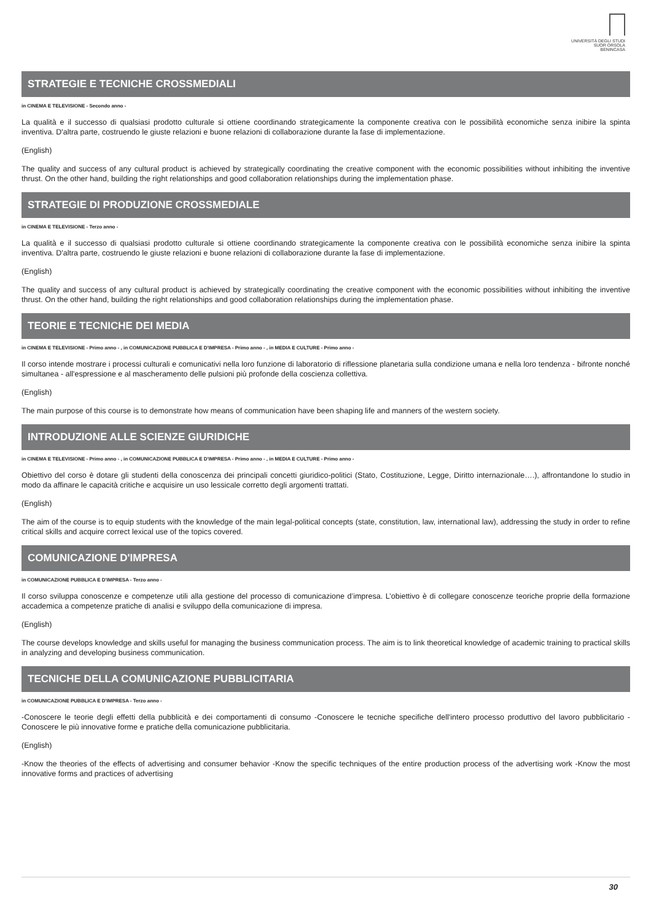UNIVERSITÀ DEGLI STUDI
SUOR ORSOLA
BENINCASA
STRATEGIE E TECNICHE CROSSMEDIALI
in CINEMA E TELEVISIONE - Secondo anno -
La qualità e il successo di qualsiasi prodotto culturale si ottiene coordinando strategicamente la componente creativa con le possibilità economiche senza inibire la spinta inventiva. D'altra parte, costruendo le giuste relazioni e buone relazioni di collaborazione durante la fase di implementazione.
(English)
The quality and success of any cultural product is achieved by strategically coordinating the creative component with the economic possibilities without inhibiting the inventive thrust. On the other hand, building the right relationships and good collaboration relationships during the implementation phase.
STRATEGIE DI PRODUZIONE CROSSMEDIALE
in CINEMA E TELEVISIONE - Terzo anno -
La qualità e il successo di qualsiasi prodotto culturale si ottiene coordinando strategicamente la componente creativa con le possibilità economiche senza inibire la spinta inventiva. D'altra parte, costruendo le giuste relazioni e buone relazioni di collaborazione durante la fase di implementazione.
(English)
The quality and success of any cultural product is achieved by strategically coordinating the creative component with the economic possibilities without inhibiting the inventive thrust. On the other hand, building the right relationships and good collaboration relationships during the implementation phase.
TEORIE E TECNICHE DEI MEDIA
in CINEMA E TELEVISIONE - Primo anno - , in COMUNICAZIONE PUBBLICA E D'IMPRESA - Primo anno - , in MEDIA E CULTURE - Primo anno -
Il corso intende mostrare i processi culturali e comunicativi nella loro funzione di laboratorio di riflessione planetaria sulla condizione umana e nella loro tendenza - bifronte nonché simultanea - all'espressione e al mascheramento delle pulsioni più profonde della coscienza collettiva.
(English)
The main purpose of this course is to demonstrate how means of communication have been shaping life and manners of the western society.
INTRODUZIONE ALLE SCIENZE GIURIDICHE
in CINEMA E TELEVISIONE - Primo anno - , in COMUNICAZIONE PUBBLICA E D'IMPRESA - Primo anno - , in MEDIA E CULTURE - Primo anno -
Obiettivo del corso è dotare gli studenti della conoscenza dei principali concetti giuridico-politici (Stato, Costituzione, Legge, Diritto internazionale….), affrontandone lo studio in modo da affinare le capacità critiche e acquisire un uso lessicale corretto degli argomenti trattati.
(English)
The aim of the course is to equip students with the knowledge of the main legal-political concepts (state, constitution, law, international law), addressing the study in order to refine critical skills and acquire correct lexical use of the topics covered.
COMUNICAZIONE D'IMPRESA
in COMUNICAZIONE PUBBLICA E D'IMPRESA - Terzo anno -
Il corso sviluppa conoscenze e competenze utili alla gestione del processo di comunicazione d’impresa. L’obiettivo è di collegare conoscenze teoriche proprie della formazione accademica a competenze pratiche di analisi e sviluppo della comunicazione di impresa.
(English)
The course develops knowledge and skills useful for managing the business communication process. The aim is to link theoretical knowledge of academic training to practical skills in analyzing and developing business communication.
TECNICHE DELLA COMUNICAZIONE PUBBLICITARIA
in COMUNICAZIONE PUBBLICA E D'IMPRESA - Terzo anno -
-Conoscere le teorie degli effetti della pubblicità e dei comportamenti di consumo -Conoscere le tecniche specifiche dell'intero processo produttivo del lavoro pubblicitario -Conoscere le più innovative forme e pratiche della comunicazione pubblicitaria.
(English)
-Know the theories of the effects of advertising and consumer behavior -Know the specific techniques of the entire production process of the advertising work -Know the most innovative forms and practices of advertising
30